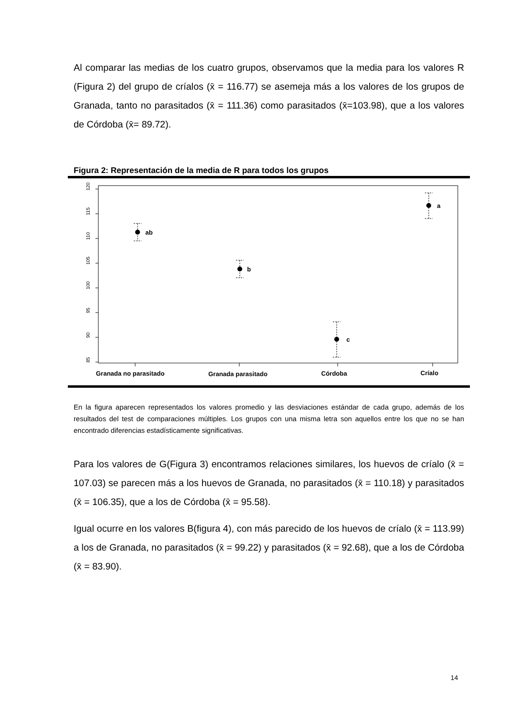Al comparar las medias de los cuatro grupos, observamos que la media para los valores R (Figura 2) del grupo de críalos (x̄ = 116.77) se asemeja más a los valores de los grupos de Granada, tanto no parasitados (x̄ = 111.36) como parasitados (x̄=103.98), que a los valores de Córdoba (x̄= 89.72).
Figura 2: Representación de la media de R para todos los grupos
120
115
110
105
100
95
90
85
ab
b
c
a
Granada no parasitado
Granada parasitado
Córdoba
Críalo
En la figura aparecen representados los valores promedio y las desviaciones estándar de cada grupo, además de los resultados del test de comparaciones múltiples. Los grupos con una misma letra son aquellos entre los que no se han encontrado diferencias estadísticamente significativas.
Para los valores de G(Figura 3) encontramos relaciones similares, los huevos de críalo (x̄ = 107.03) se parecen más a los huevos de Granada, no parasitados (x̄ = 110.18) y parasitados (x̄ = 106.35), que a los de Córdoba (x̄ = 95.58).
Igual ocurre en los valores B(figura 4), con más parecido de los huevos de críalo (x̄ = 113.99) a los de Granada, no parasitados (x̄ = 99.22) y parasitados (x̄ = 92.68), que a los de Córdoba (x̄ = 83.90).
14